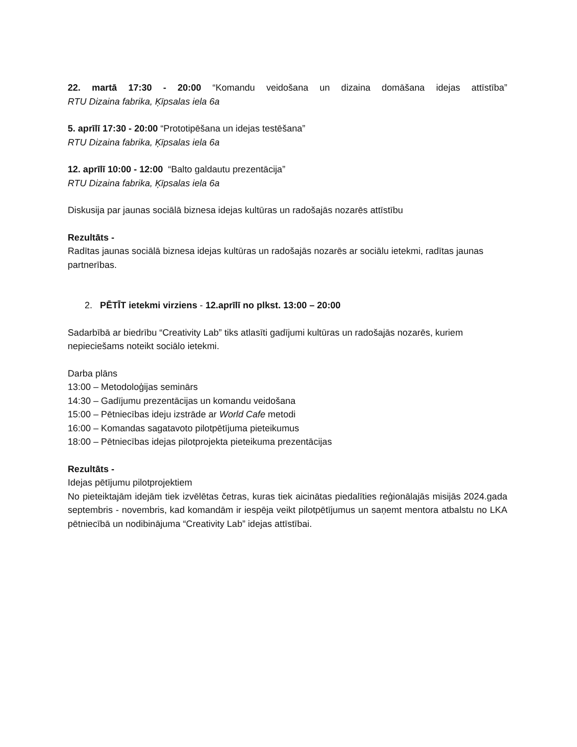22. martā 17:30 - 20:00 “Komandu veidošana un dizaina domāšana idejas attīstība”
RTU Dizaina fabrika, Ķīpsalas iela 6a
5. aprīlī 17:30 - 20:00 “Prototipēšana un idejas testēšana”
RTU Dizaina fabrika, Ķīpsalas iela 6a
12. aprīlī 10:00 - 12:00 “Balto galdautu prezentācija”
RTU Dizaina fabrika, Ķīpsalas iela 6a
Diskusija par jaunas sociālā biznesa idejas kultūras un radošajās nozarēs attīstību
Rezultāts -
Radītas jaunas sociālā biznesa idejas kultūras un radošajās nozarēs ar sociālu ietekmi, radītas jaunas partnerības.
2. PĒTĪT ietekmi virziens - 12.aprīlī no plkst. 13:00 – 20:00
Sadarbībā ar biedrību “Creativity Lab” tiks atlasīti gadījumi kultūras un radošajās nozarēs, kuriem nepieciešams noteikt sociālo ietekmi.
Darba plāns
13:00 – Metodoloģijas seminārs
14:30 – Gadījumu prezentācijas un komandu veidošana
15:00 – Pētniecības ideju izstrāde ar World Cafe metodi
16:00 – Komandas sagatavoto pilotpētījuma pieteikumus
18:00 – Pētniecības idejas pilotprojekta pieteikuma prezentācijas
Rezultāts -
Idejas pētījumu pilotprojektiem
No pieteiktajām idejām tiek izvēlētas četras, kuras tiek aicinātas piedalīties reģionālajās misijās 2024.gada septembris - novembris, kad komandām ir iespēja veikt pilotpētījumus un saņemt mentora atbalstu no LKA pētniecībā un nodibinājuma “Creativity Lab” idejas attīstībai.